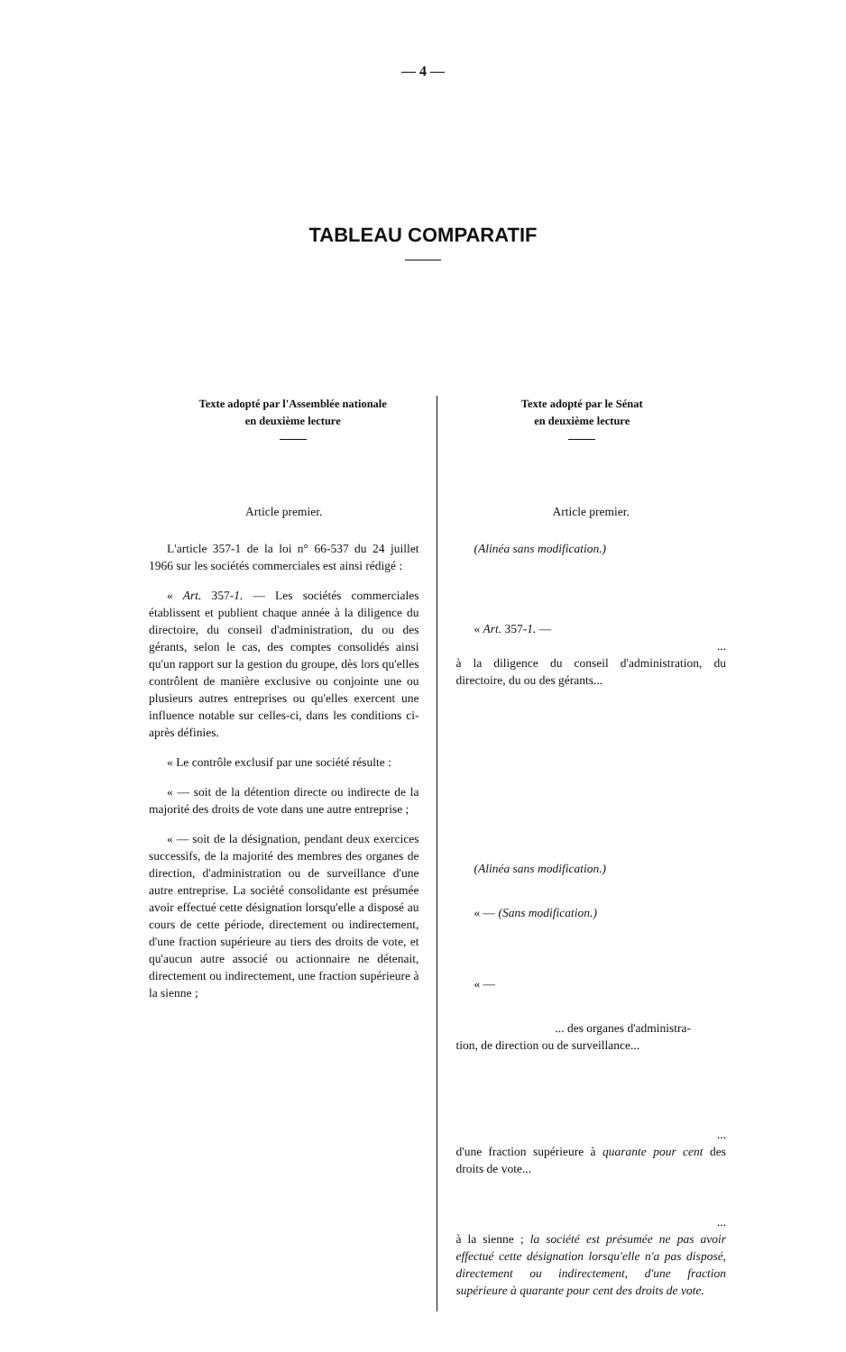— 4 —
TABLEAU COMPARATIF
| Texte adopté par l'Assemblée nationale en deuxième lecture | Texte adopté par le Sénat en deuxième lecture |
| --- | --- |
| Article premier. L'article 357-1 de la loi n° 66-537 du 24 juillet 1966 sur les sociétés commerciales est ainsi rédigé : « Art. 357- 1. — Les sociétés commerciales établissent et publient chaque année à la diligence du directoire, du conseil d'administration, du ou des gérants, selon le cas, des comptes consolidés ainsi qu'un rapport sur la gestion du groupe, dès lors qu'elles contrôlent de manière exclusive ou conjointe une ou plusieurs autres entreprises ou qu'elles exercent une influence notable sur celles-ci, dans les conditions ci-après définies. « Le contrôle exclusif par une société résulte : « — soit de la détention directe ou indirecte de la majorité des droits de vote dans une autre entreprise ; « — soit de la désignation, pendant deux exercices successifs, de la majorité des membres des organes de direction, d'administration ou de surveillance d'une autre entreprise. La société consolidante est présumée avoir effectué cette désignation lorsqu'elle a disposé au cours de cette période, directement ou indirectement, d'une fraction supérieure au tiers des droits de vote, et qu'aucun autre associé ou actionnaire ne détenait, directement ou indirectement, une fraction supérieure à la sienne ; | Article premier. (Alinéa sans modification.) « Art. 357- 1. — ... à la diligence du conseil d'administration, du directoire, du ou des gérants... (Alinéa sans modification.) « — (Sans modification.) « — ... des organes d'administra- tion, de direction ou de surveillance... ... d'une fraction supérieure à quarante pour cent des droits de vote... ... à la sienne ; la société est présumée ne pas avoir effectué cette désignation lorsqu'elle n'a pas disposé, directement ou indirectement, d'une fraction supérieure à quarante pour cent des droits de vote. |